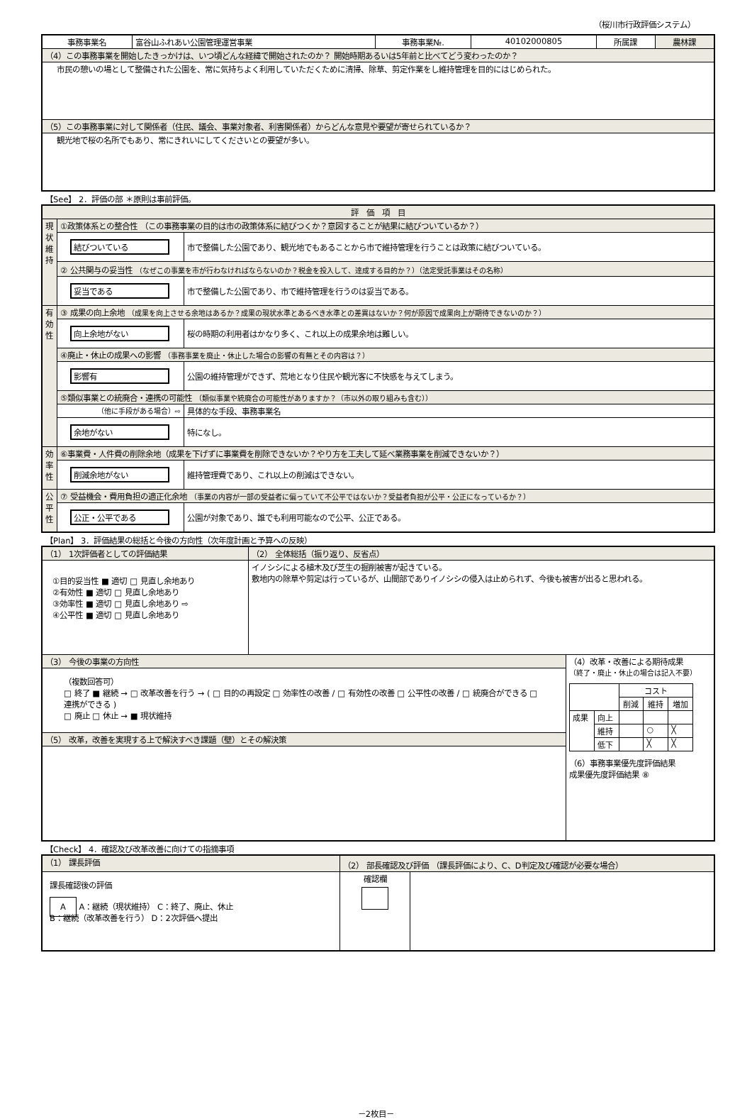（桜川市行政評価システム）
| 事務事業名 | 富谷山ふれあい公園管理運営事業 | 事務事業№. | 40102000805 | 所属課 | 農林課 |
| （4）この事務事業を開始したきっかけは、いつ頃どんな経緯で開始されたのか？ 開始時期あるいは5年前と比べてどう変わったのか？ | | | | | |
| 市民の憩いの場として整備された公園を、常に気持ちよく利用していただくために清掃、除草、剪定作業をし維持管理を目的にはじめられた。 | | | | | |
| （5）この事務事業に対して関係者（住民、議会、事業対象者、利害関係者）からどんな意見や要望が寄せられているか？ | | | | | |
| 観光地で桜の名所でもあり、常にきれいにしてくださいとの要望が多い。 | | | | | |
【See】 2．評価の部 ＊原則は事前評価。
| 評 価 項 目 | | |
| 現状維持 | ①政策体系との整合性 （この事務事業の目的は市の政策体系に結びつくか？意図することが結果に結びついているか？） | |
| | 結びついている | 市で整備した公園であり、観光地でもあることから市で維持管理を行うことは政策に結びついている。 |
| | ② 公共関与の妥当性 （なぜこの事業を市が行わなければならないのか？税金を投入して、達成する目的か？）（法定受託事業はその名称） | |
| | 妥当である | 市で整備した公園であり、市で維持管理を行うのは妥当である。 |
| 有効性 | ③ 成果の向上余地 （成果を向上させる余地はあるか？成果の現状水準とあるべき水準との差異はないか？何が原因で成果向上が期待できないのか？） | |
| | 向上余地がない | 桜の時期の利用者はかなり多く、これ以上の成果余地は難しい。 |
| | ④廃止・休止の成果への影響 （事務事業を廃止・休止した場合の影響の有無とその内容は？） | |
| | 影響有 | 公園の維持管理ができず、荒地となり住民や観光客に不快感を与えてしまう。 |
| | ⑤類似事業との統廃合・連携の可能性 （類似事業や統廃合の可能性がありますか？（市以外の取り組みも含む）） | |
| | （他に手段がある場合）⇨ | 具体的な手段、事務事業名 |
| | 余地がない | 特になし。 |
| 効率性 | ⑥事業費・人件費の削除余地（成果を下げずに事業費を削除できないか？やり方を工夫して延べ業務事業を削減できないか？） | |
| | 削減余地がない | 維持管理費であり、これ以上の削減はできない。 |
| 公平性 | ⑦ 受益機会・費用負担の適正化余地 （事業の内容が一部の受益者に偏っていて不公平ではないか？受益者負担が公平・公正になっているか？） | |
| | 公正・公平である | 公園が対象であり、誰でも利用可能なので公平、公正である。 |
【Plan】 3．評価結果の総括と今後の方向性（次年度計画と予算への反映）
| （1） 1次評価者としての評価結果 | （2） 全体総括（振り返り、反省点） | |
| ①目的妥当性 ■ 適切 □ 見直し余地あり ②有効性 ■ 適切 □ 見直し余地あり ③効率性 ■ 適切 □ 見直し余地あり ⇨ ④公平性 ■ 適切 □ 見直し余地あり | イノシシによる植木及び芝生の掘削被害が起きている。 敷地内の除草や剪定は行っているが、山間部でありイノシシの侵入は止められず、今後も被害が出ると思われる。 | |
| （3） 今後の事業の方向性 | | （4）改革・改善による期待成果 （終了・廃止・休止の場合は記入不要） / / / コスト / / / / / / 削減 / 維持 / 増加 / / 成果 / 向上 / / / / / / 維持 / / ○ / ╳ / / / 低下 / / ╳ / ╳ / （6）事務事業優先度評価結果 成果優先度評価結果 ⑧ |
| （複数回答可） □ 終了 ■ 継続 → □ 改革改善を行う → ( □ 目的の再設定 □ 効率性の改善 / □ 有効性の改善 □ 公平性の改善 / □ 統廃合ができる □ 連携ができる ) □ 廃止 □ 休止 → ■ 現状維持 | | |
| （5） 改革，改善を実現する上で解決すべき課題（壁）とその解決策 | | |
【Check】 4．確認及び改革改善に向けての指摘事項
| （1） 課長評価 | （2） 部長確認及び評価 （課長評価により、C、D判定及び確認が必要な場合） | |
| 課長確認後の評価 A A：継続（現状維持） C：終了、廃止、休止 B：継続（改革改善を行う） D：2次評価へ提出 | 確認欄 | |
－2枚目－